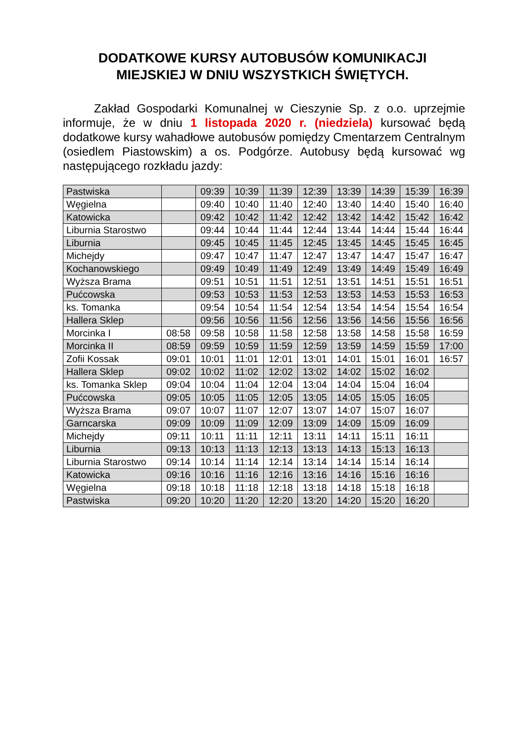DODATKOWE KURSY AUTOBUSÓW KOMUNIKACJI
MIEJSKIEJ W DNIU WSZYSTKICH ŚWIĘTYCH.
Zakład Gospodarki Komunalnej w Cieszynie Sp. z o.o. uprzejmie informuje, że w dniu 1 listopada 2020 r. (niedziela) kursować będą dodatkowe kursy wahadłowe autobusów pomiędzy Cmentarzem Centralnym (osiedlem Piastowskim) a os. Podgórze. Autobusy będą kursować wg następującego rozkładu jazdy:
| Pastwiska | | 09:39 | 10:39 | 11:39 | 12:39 | 13:39 | 14:39 | 15:39 | 16:39 |
| Węgielna | | 09:40 | 10:40 | 11:40 | 12:40 | 13:40 | 14:40 | 15:40 | 16:40 |
| Katowicka | | 09:42 | 10:42 | 11:42 | 12:42 | 13:42 | 14:42 | 15:42 | 16:42 |
| Liburnia Starostwo | | 09:44 | 10:44 | 11:44 | 12:44 | 13:44 | 14:44 | 15:44 | 16:44 |
| Liburnia | | 09:45 | 10:45 | 11:45 | 12:45 | 13:45 | 14:45 | 15:45 | 16:45 |
| Michejdy | | 09:47 | 10:47 | 11:47 | 12:47 | 13:47 | 14:47 | 15:47 | 16:47 |
| Kochanowskiego | | 09:49 | 10:49 | 11:49 | 12:49 | 13:49 | 14:49 | 15:49 | 16:49 |
| Wyższa Brama | | 09:51 | 10:51 | 11:51 | 12:51 | 13:51 | 14:51 | 15:51 | 16:51 |
| Pućcowska | | 09:53 | 10:53 | 11:53 | 12:53 | 13:53 | 14:53 | 15:53 | 16:53 |
| ks. Tomanka | | 09:54 | 10:54 | 11:54 | 12:54 | 13:54 | 14:54 | 15:54 | 16:54 |
| Hallera Sklep | | 09:56 | 10:56 | 11:56 | 12:56 | 13:56 | 14:56 | 15:56 | 16:56 |
| Morcinka I | 08:58 | 09:58 | 10:58 | 11:58 | 12:58 | 13:58 | 14:58 | 15:58 | 16:59 |
| Morcinka II | 08:59 | 09:59 | 10:59 | 11:59 | 12:59 | 13:59 | 14:59 | 15:59 | 17:00 |
| Zofii Kossak | 09:01 | 10:01 | 11:01 | 12:01 | 13:01 | 14:01 | 15:01 | 16:01 | 16:57 |
| Hallera Sklep | 09:02 | 10:02 | 11:02 | 12:02 | 13:02 | 14:02 | 15:02 | 16:02 | |
| ks. Tomanka Sklep | 09:04 | 10:04 | 11:04 | 12:04 | 13:04 | 14:04 | 15:04 | 16:04 | |
| Pućcowska | 09:05 | 10:05 | 11:05 | 12:05 | 13:05 | 14:05 | 15:05 | 16:05 | |
| Wyższa Brama | 09:07 | 10:07 | 11:07 | 12:07 | 13:07 | 14:07 | 15:07 | 16:07 | |
| Garncarska | 09:09 | 10:09 | 11:09 | 12:09 | 13:09 | 14:09 | 15:09 | 16:09 | |
| Michejdy | 09:11 | 10:11 | 11:11 | 12:11 | 13:11 | 14:11 | 15:11 | 16:11 | |
| Liburnia | 09:13 | 10:13 | 11:13 | 12:13 | 13:13 | 14:13 | 15:13 | 16:13 | |
| Liburnia Starostwo | 09:14 | 10:14 | 11:14 | 12:14 | 13:14 | 14:14 | 15:14 | 16:14 | |
| Katowicka | 09:16 | 10:16 | 11:16 | 12:16 | 13:16 | 14:16 | 15:16 | 16:16 | |
| Węgielna | 09:18 | 10:18 | 11:18 | 12:18 | 13:18 | 14:18 | 15:18 | 16:18 | |
| Pastwiska | 09:20 | 10:20 | 11:20 | 12:20 | 13:20 | 14:20 | 15:20 | 16:20 | |